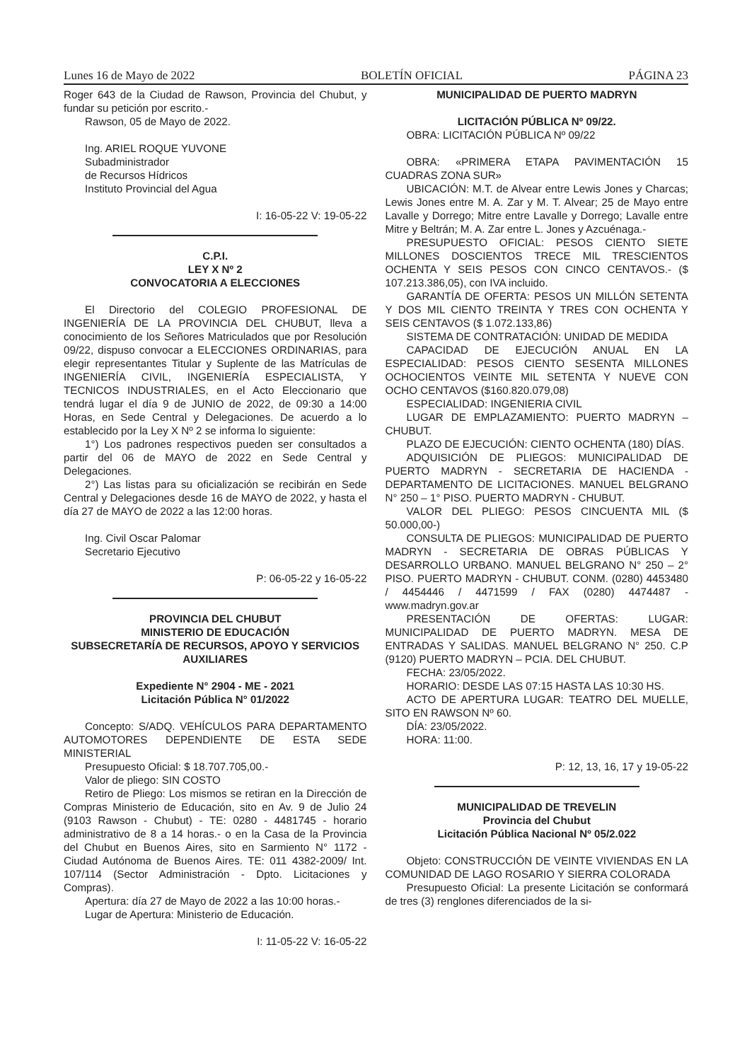Lunes 16 de Mayo de 2022 BOLETÍN OFICIAL PÁGINA 23
Roger 643 de la Ciudad de Rawson, Provincia del Chubut, y fundar su petición por escrito.-
Rawson, 05 de Mayo de 2022.
Ing. ARIEL ROQUE YUVONE
Subadministrador
de Recursos Hídricos
Instituto Provincial del Agua
I: 16-05-22 V: 19-05-22
C.P.I.
LEY X Nº 2
CONVOCATORIA A ELECCIONES
El Directorio del COLEGIO PROFESIONAL DE INGENIERÍA DE LA PROVINCIA DEL CHUBUT, lleva a conocimiento de los Señores Matriculados que por Resolución 09/22, dispuso convocar a ELECCIONES ORDINARIAS, para elegir representantes Titular y Suplente de las Matrículas de INGENIERÍA CIVIL, INGENIERÍA ESPECIALISTA, Y TECNICOS INDUSTRIALES, en el Acto Eleccionario que tendrá lugar el día 9 de JUNIO de 2022, de 09:30 a 14:00 Horas, en Sede Central y Delegaciones. De acuerdo a lo establecido por la Ley X Nº 2 se informa lo siguiente:
1°) Los padrones respectivos pueden ser consultados a partir del 06 de MAYO de 2022 en Sede Central y Delegaciones.
2°) Las listas para su oficialización se recibirán en Sede Central y Delegaciones desde 16 de MAYO de 2022, y hasta el día 27 de MAYO de 2022 a las 12:00 horas.
Ing. Civil Oscar Palomar
Secretario Ejecutivo
P: 06-05-22 y 16-05-22
PROVINCIA DEL CHUBUT
MINISTERIO DE EDUCACIÓN
SUBSECRETARÍA DE RECURSOS, APOYO Y SERVICIOS AUXILIARES
Expediente N° 2904 - ME - 2021
Licitación Pública N° 01/2022
Concepto: S/ADQ. VEHÍCULOS PARA DEPARTAMENTO AUTOMOTORES DEPENDIENTE DE ESTA SEDE MINISTERIAL
Presupuesto Oficial: $ 18.707.705,00.-
Valor de pliego: SIN COSTO
Retiro de Pliego: Los mismos se retiran en la Dirección de Compras Ministerio de Educación, sito en Av. 9 de Julio 24 (9103 Rawson - Chubut) - TE: 0280 - 4481745 - horario administrativo de 8 a 14 horas.- o en la Casa de la Provincia del Chubut en Buenos Aires, sito en Sarmiento N° 1172 - Ciudad Autónoma de Buenos Aires. TE: 011 4382-2009/ Int. 107/114 (Sector Administración - Dpto. Licitaciones y Compras).
Apertura: día 27 de Mayo de 2022 a las 10:00 horas.-
Lugar de Apertura: Ministerio de Educación.
I: 11-05-22 V: 16-05-22
MUNICIPALIDAD DE PUERTO MADRYN
LICITACIÓN PÚBLICA Nº 09/22.
OBRA: LICITACIÓN PÚBLICA Nº 09/22
OBRA: «PRIMERA ETAPA PAVIMENTACIÓN 15 CUADRAS ZONA SUR»
UBICACIÓN: M.T. de Alvear entre Lewis Jones y Charcas; Lewis Jones entre M. A. Zar y M. T. Alvear; 25 de Mayo entre Lavalle y Dorrego; Mitre entre Lavalle y Dorrego; Lavalle entre Mitre y Beltrán; M. A. Zar entre L. Jones y Azcuénaga.-
PRESUPUESTO OFICIAL: PESOS CIENTO SIETE MILLONES DOSCIENTOS TRECE MIL TRESCIENTOS OCHENTA Y SEIS PESOS CON CINCO CENTAVOS.- ($ 107.213.386,05), con IVA incluido.
GARANTÍA DE OFERTA: PESOS UN MILLÓN SETENTA Y DOS MIL CIENTO TREINTA Y TRES CON OCHENTA Y SEIS CENTAVOS ($ 1.072.133,86)
SISTEMA DE CONTRATACIÓN: UNIDAD DE MEDIDA
CAPACIDAD DE EJECUCIÓN ANUAL EN LA ESPECIALIDAD: PESOS CIENTO SESENTA MILLONES OCHOCIENTOS VEINTE MIL SETENTA Y NUEVE CON OCHO CENTAVOS ($160.820.079,08)
ESPECIALIDAD: INGENIERIA CIVIL
LUGAR DE EMPLAZAMIENTO: PUERTO MADRYN – CHUBUT.
PLAZO DE EJECUCIÓN: CIENTO OCHENTA (180) DÍAS.
ADQUISICIÓN DE PLIEGOS: MUNICIPALIDAD DE PUERTO MADRYN - SECRETARIA DE HACIENDA - DEPARTAMENTO DE LICITACIONES. MANUEL BELGRANO N° 250 – 1° PISO. PUERTO MADRYN - CHUBUT.
VALOR DEL PLIEGO: PESOS CINCUENTA MIL ($ 50.000,00-)
CONSULTA DE PLIEGOS: MUNICIPALIDAD DE PUERTO MADRYN - SECRETARIA DE OBRAS PÚBLICAS Y DESARROLLO URBANO. MANUEL BELGRANO N° 250 – 2° PISO. PUERTO MADRYN - CHUBUT. CONM. (0280) 4453480 / 4454446 / 4471599 / FAX (0280) 4474487 - www.madryn.gov.ar
PRESENTACIÓN DE OFERTAS: LUGAR: MUNICIPALIDAD DE PUERTO MADRYN. MESA DE ENTRADAS Y SALIDAS. MANUEL BELGRANO N° 250. C.P (9120) PUERTO MADRYN – PCIA. DEL CHUBUT.
FECHA: 23/05/2022.
HORARIO: DESDE LAS 07:15 HASTA LAS 10:30 HS.
ACTO DE APERTURA LUGAR: TEATRO DEL MUELLE, SITO EN RAWSON Nº 60.
DÍA: 23/05/2022.
HORA: 11:00.
P: 12, 13, 16, 17 y 19-05-22
MUNICIPALIDAD DE TREVELIN
Provincia del Chubut
Licitación Pública Nacional Nº 05/2.022
Objeto: CONSTRUCCIÓN DE VEINTE VIVIENDAS EN LA COMUNIDAD DE LAGO ROSARIO Y SIERRA COLORADA
Presupuesto Oficial: La presente Licitación se conformará de tres (3) renglones diferenciados de la si-